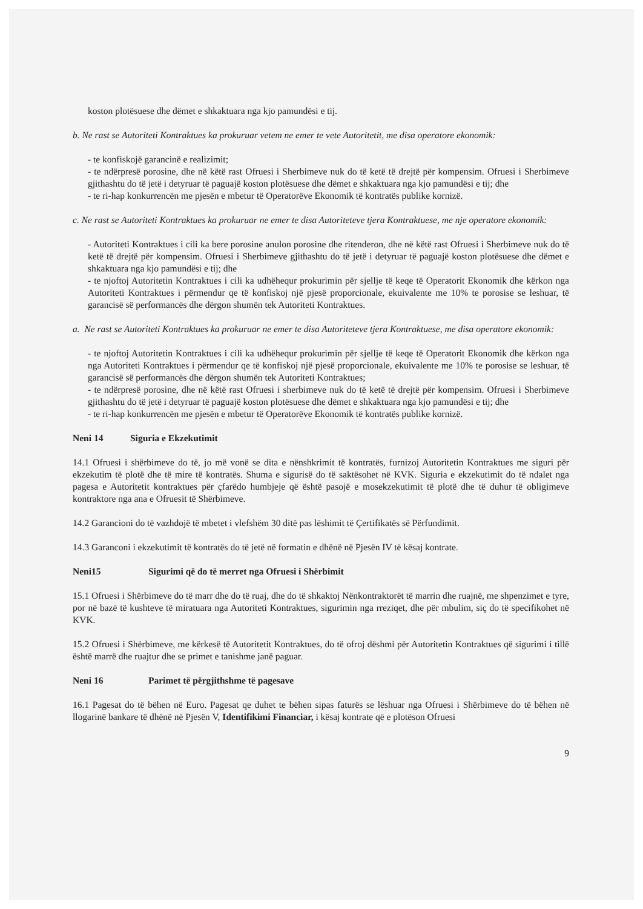koston plotësuese dhe dëmet e shkaktuara nga kjo pamundësi e tij.
b. Ne rast se Autoriteti Kontraktues ka prokuruar vetem ne emer te vete Autoritetit, me disa operatore ekonomik:
- te konfiskojë garancinë e realizimit;
- te ndërpresë porosine, dhe në këtë rast Ofruesi i Sherbimeve nuk do të ketë të drejtë për kompensim. Ofruesi i Sherbimeve gjithashtu do të jetë i detyruar të paguajë koston plotësuese dhe dëmet e shkaktuara nga kjo pamundësi e tij; dhe
- te ri-hap konkurrencën me pjesën e mbetur të Operatorëve Ekonomik të kontratës publike kornizë.
c. Ne rast se Autoriteti Kontraktues ka prokuruar ne emer te disa Autoriteteve tjera Kontraktuese, me nje operatore ekonomik:
- Autoriteti Kontraktues i cili ka bere porosine anulon porosine dhe ritenderon, dhe në këtë rast Ofruesi i Sherbimeve nuk do të ketë të drejtë për kompensim. Ofruesi i Sherbimeve gjithashtu do të jetë i detyruar të paguajë koston plotësuese dhe dëmet e shkaktuara nga kjo pamundësi e tij; dhe
- te njoftoj Autoritetin Kontraktues i cili ka udhëhequr prokurimin për sjellje të keqe të Operatorit Ekonomik dhe kërkon nga Autoriteti Kontraktues i përmendur qe të konfiskoj një pjesë proporcionale, ekuivalente me 10% te porosise se leshuar, të garancisë së performancës dhe dërgon shumën tek Autoriteti Kontraktues.
a. Ne rast se Autoriteti Kontraktues ka prokuruar ne emer te disa Autoriteteve tjera Kontraktuese, me disa operatore ekonomik:
- te njoftoj Autoritetin Kontraktues i cili ka udhëhequr prokurimin për sjellje të keqe të Operatorit Ekonomik dhe kërkon nga nga Autoriteti Kontraktues i përmendur qe të konfiskoj një pjesë proporcionale, ekuivalente me 10% te porosise se leshuar, të garancisë së performancës dhe dërgon shumën tek Autoriteti Kontraktues;
- te ndërpresë porosine, dhe në këtë rast Ofruesi i sherbimeve nuk do të ketë të drejtë për kompensim. Ofruesi i Sherbimeve gjithashtu do të jetë i detyruar të paguajë koston plotësuese dhe dëmet e shkaktuara nga kjo pamundësi e tij; dhe
- te ri-hap konkurrencën me pjesën e mbetur të Operatorëve Ekonomik të kontratës publike kornizë.
Neni 14 Siguria e Ekzekutimit
14.1 Ofruesi i shërbimeve do të, jo më vonë se dita e nënshkrimit të kontratës, furnizoj Autoritetin Kontraktues me siguri për ekzekutim të plotë dhe të mire të kontratës. Shuma e sigurisë do të saktësohet në KVK. Siguria e ekzekutimit do të ndalet nga pagesa e Autoritetit kontraktues për çfarëdo humbjeje që është pasojë e mosekzekutimit të plotë dhe të duhur të obligimeve kontraktore nga ana e Ofruesit të Shërbimeve.
14.2 Garancioni do të vazhdojë të mbetet i vlefshëm 30 ditë pas lëshimit të Çertifikatës së Përfundimit.
14.3 Garanconi i ekzekutimit të kontratës do të jetë në formatin e dhënë në Pjesën IV të kësaj kontrate.
Neni15 Sigurimi që do të merret nga Ofruesi i Shërbimit
15.1 Ofruesi i Shërbimeve do të marr dhe do të ruaj, dhe do të shkaktoj Nënkontraktorët të marrin dhe ruajnë, me shpenzimet e tyre, por në bazë të kushteve të miratuara nga Autoriteti Kontraktues, sigurimin nga rreziqet, dhe për mbulim, siç do të specifikohet në KVK.
15.2 Ofruesi i Shërbimeve, me kërkesë të Autoritetit Kontraktues, do të ofroj dëshmi për Autoritetin Kontraktues që sigurimi i tillë është marrë dhe ruajtur dhe se primet e tanishme janë paguar.
Neni 16 Parimet të përgjithshme të pagesave
16.1 Pagesat do të bëhen në Euro. Pagesat qe duhet te bëhen sipas faturës se lëshuar nga Ofruesi i Shërbimeve do të bëhen në llogarinë bankare të dhënë në Pjesën V, Identifikimi Financiar, i kësaj kontrate që e plotëson Ofruesi
9